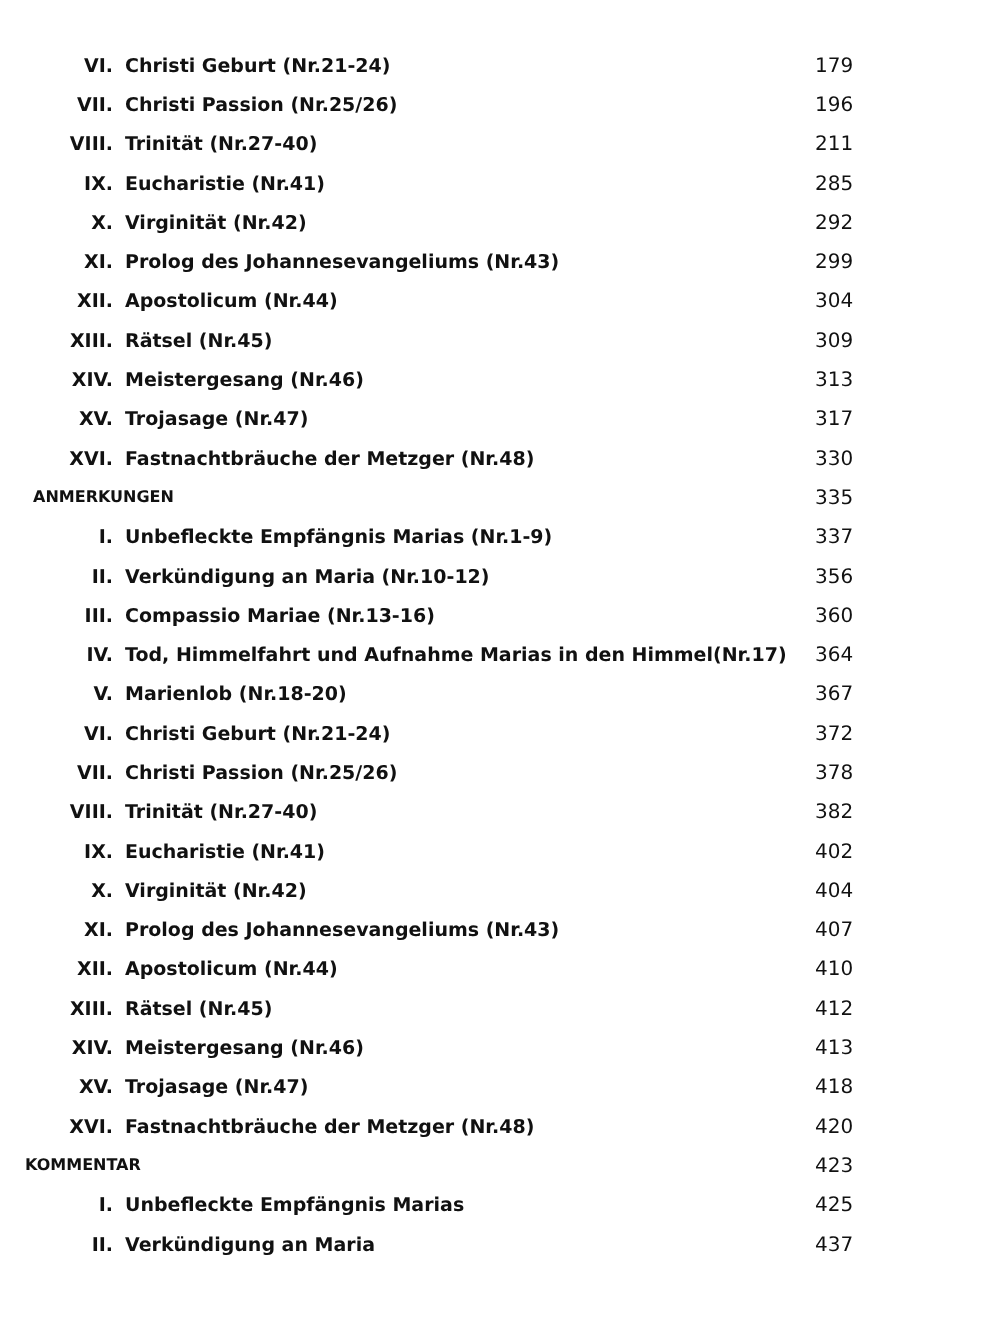VI. Christi Geburt (Nr.21-24) 179
VII. Christi Passion (Nr.25/26) 196
VIII. Trinität (Nr.27-40) 211
IX. Eucharistie (Nr.41) 285
X. Virginität (Nr.42) 292
XI. Prolog des Johannesevangeliums (Nr.43) 299
XII. Apostolicum (Nr.44) 304
XIII. Rätsel (Nr.45) 309
XIV. Meistergesang (Nr.46) 313
XV. Trojasage (Nr.47) 317
XVI. Fastnachtbräuche der Metzger (Nr.48) 330
ANMERKUNGEN 335
I. Unbefleckte Empfängnis Marias (Nr.1-9) 337
II. Verkündigung an Maria (Nr.10-12) 356
III. Compassio Mariae (Nr.13-16) 360
IV. Tod, Himmelfahrt und Aufnahme Marias in den Himmel(Nr.17) 364
V. Marienlob (Nr.18-20) 367
VI. Christi Geburt (Nr.21-24) 372
VII. Christi Passion (Nr.25/26) 378
VIII. Trinität (Nr.27-40) 382
IX. Eucharistie (Nr.41) 402
X. Virginität (Nr.42) 404
XI. Prolog des Johannesevangeliums (Nr.43) 407
XII. Apostolicum (Nr.44) 410
XIII. Rätsel (Nr.45) 412
XIV. Meistergesang (Nr.46) 413
XV. Trojasage (Nr.47) 418
XVI. Fastnachtbräuche der Metzger (Nr.48) 420
KOMMENTAR 423
I. Unbefleckte Empfängnis Marias 425
II. Verkündigung an Maria 437